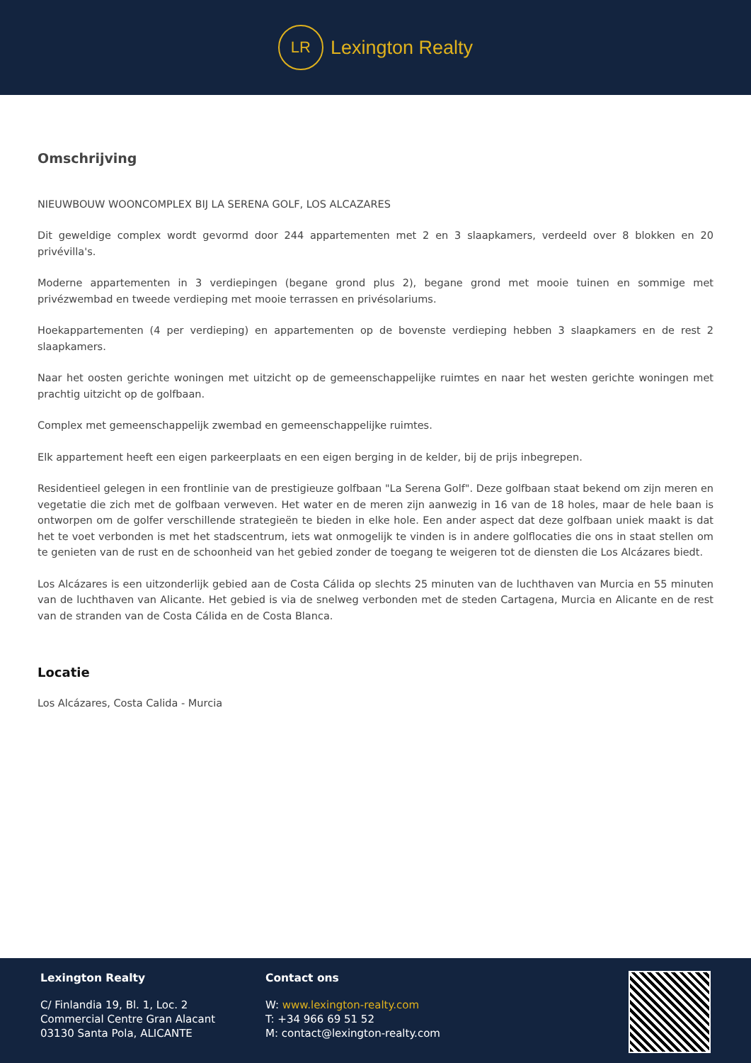LR
Lexington Realty
Omschrijving
NIEUWBOUW WOONCOMPLEX BIJ LA SERENA GOLF, LOS ALCAZARES
Dit geweldige complex wordt gevormd door 244 appartementen met 2 en 3 slaapkamers, verdeeld over 8 blokken en 20 privévilla's.
Moderne appartementen in 3 verdiepingen (begane grond plus 2), begane grond met mooie tuinen en sommige met privézwembad en tweede verdieping met mooie terrassen en privésolariums.
Hoekappartementen (4 per verdieping) en appartementen op de bovenste verdieping hebben 3 slaapkamers en de rest 2 slaapkamers.
Naar het oosten gerichte woningen met uitzicht op de gemeenschappelijke ruimtes en naar het westen gerichte woningen met prachtig uitzicht op de golfbaan.
Complex met gemeenschappelijk zwembad en gemeenschappelijke ruimtes.
Elk appartement heeft een eigen parkeerplaats en een eigen berging in de kelder, bij de prijs inbegrepen.
Residentieel gelegen in een frontlinie van de prestigieuze golfbaan "La Serena Golf". Deze golfbaan staat bekend om zijn meren en vegetatie die zich met de golfbaan verweven. Het water en de meren zijn aanwezig in 16 van de 18 holes, maar de hele baan is ontworpen om de golfer verschillende strategieën te bieden in elke hole. Een ander aspect dat deze golfbaan uniek maakt is dat het te voet verbonden is met het stadscentrum, iets wat onmogelijk te vinden is in andere golflocaties die ons in staat stellen om te genieten van de rust en de schoonheid van het gebied zonder de toegang te weigeren tot de diensten die Los Alcázares biedt.
Los Alcázares is een uitzonderlijk gebied aan de Costa Cálida op slechts 25 minuten van de luchthaven van Murcia en 55 minuten van de luchthaven van Alicante. Het gebied is via de snelweg verbonden met de steden Cartagena, Murcia en Alicante en de rest van de stranden van de Costa Cálida en de Costa Blanca.
Locatie
Los Alcázares, Costa Calida - Murcia
Lexington Realty
C/ Finlandia 19, Bl. 1, Loc. 2
Commercial Centre Gran Alacant
03130 Santa Pola, ALICANTE
Contact ons
W: www.lexington-realty.com
T: +34 966 69 51 52
M: contact@lexington-realty.com